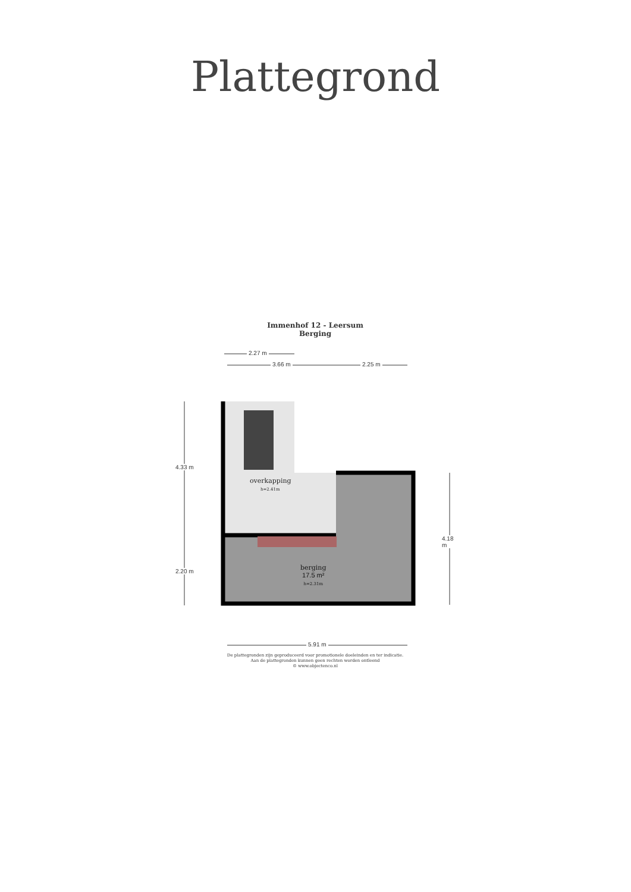Plattegrond
Immenhof 12 - Leersum
Berging
2.27 m
3.66 m 2.25 m
4.33 m
2.20 m
4.18 m
5.91 m
overkapping
h=2.41m
berging
17.5 m²
h=2.31m
De plattegronden zijn geproduceerd voor promotionele doeleinden en ter indicatie.
Aan de plattegronden kunnen geen rechten worden ontleend
© www.objectenco.nl